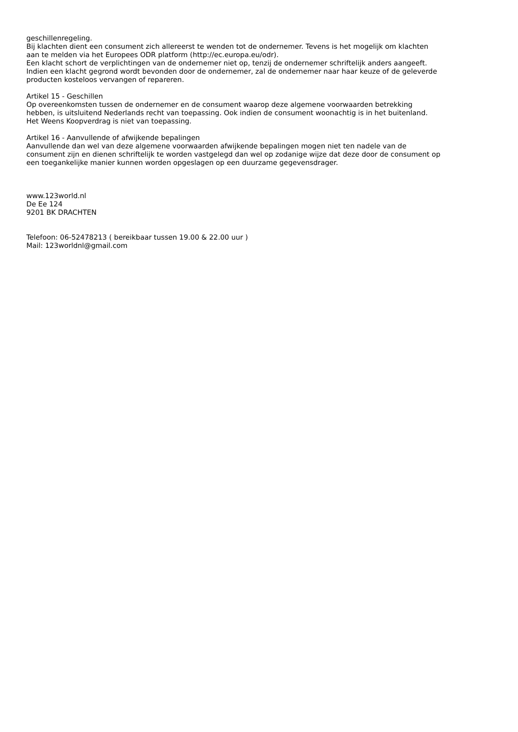geschillenregeling.
Bij klachten dient een consument zich allereerst te wenden tot de ondernemer. Tevens is het mogelijk om klachten
aan te melden via het Europees ODR platform (http://ec.europa.eu/odr).
Een klacht schort de verplichtingen van de ondernemer niet op, tenzij de ondernemer schriftelijk anders aangeeft.
Indien een klacht gegrond wordt bevonden door de ondernemer, zal de ondernemer naar haar keuze of de geleverde
producten kosteloos vervangen of repareren.
Artikel 15 - Geschillen
Op overeenkomsten tussen de ondernemer en de consument waarop deze algemene voorwaarden betrekking
hebben, is uitsluitend Nederlands recht van toepassing. Ook indien de consument woonachtig is in het buitenland.
Het Weens Koopverdrag is niet van toepassing.
Artikel 16 - Aanvullende of afwijkende bepalingen
Aanvullende dan wel van deze algemene voorwaarden afwijkende bepalingen mogen niet ten nadele van de
consument zijn en dienen schriftelijk te worden vastgelegd dan wel op zodanige wijze dat deze door de consument op
een toegankelijke manier kunnen worden opgeslagen op een duurzame gegevensdrager.
www.123world.nl
De Ee 124
9201 BK DRACHTEN
Telefoon: 06-52478213 ( bereikbaar tussen 19.00 & 22.00 uur )
Mail: 123worldnl@gmail.com